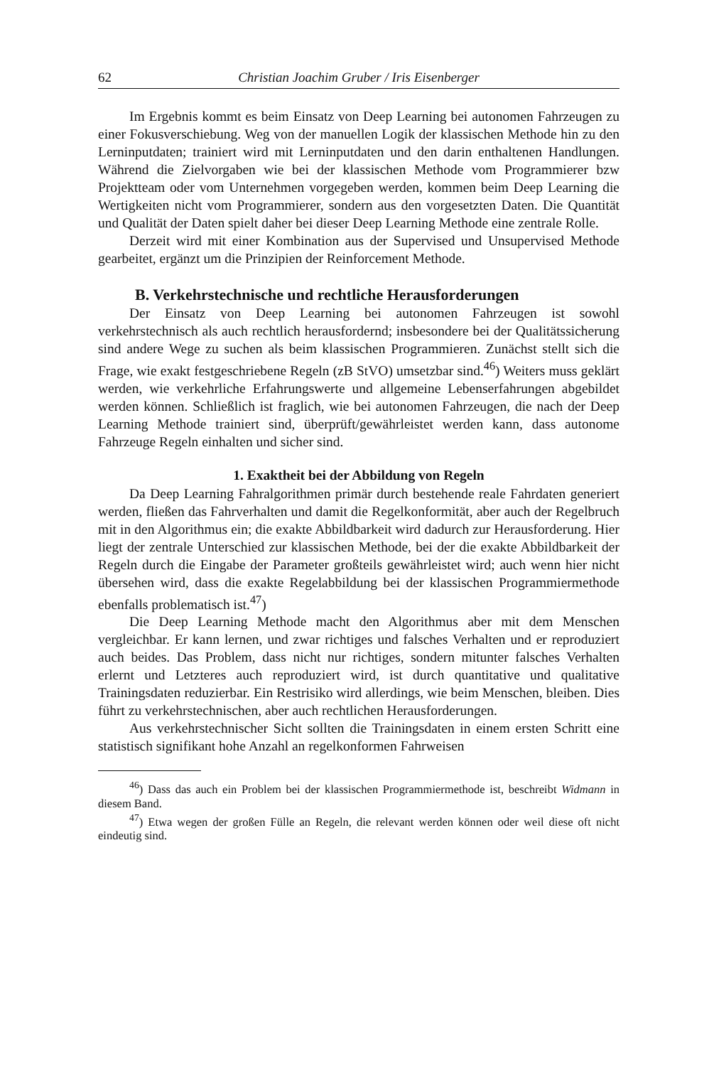62 Christian Joachim Gruber / Iris Eisenberger
Im Ergebnis kommt es beim Einsatz von Deep Learning bei autonomen Fahrzeugen zu einer Fokusverschiebung. Weg von der manuellen Logik der klassischen Methode hin zu den Lerninputdaten; trainiert wird mit Lerninputdaten und den darin enthaltenen Handlungen. Während die Zielvorgaben wie bei der klassischen Methode vom Programmierer bzw Projektteam oder vom Unternehmen vorgegeben werden, kommen beim Deep Learning die Wertigkeiten nicht vom Programmierer, sondern aus den vorgesetzten Daten. Die Quantität und Qualität der Daten spielt daher bei dieser Deep Learning Methode eine zentrale Rolle.
Derzeit wird mit einer Kombination aus der Supervised und Unsupervised Methode gearbeitet, ergänzt um die Prinzipien der Reinforcement Methode.
B. Verkehrstechnische und rechtliche Herausforderungen
Der Einsatz von Deep Learning bei autonomen Fahrzeugen ist sowohl verkehrstechnisch als auch rechtlich herausfordernd; insbesondere bei der Qualitätssicherung sind andere Wege zu suchen als beim klassischen Programmieren. Zunächst stellt sich die Frage, wie exakt festgeschriebene Regeln (zB StVO) umsetzbar sind.<sup>46</sup>) Weiters muss geklärt werden, wie verkehrliche Erfahrungswerte und allgemeine Lebenserfahrungen abgebildet werden können. Schließlich ist fraglich, wie bei autonomen Fahrzeugen, die nach der Deep Learning Methode trainiert sind, überprüft/gewährleistet werden kann, dass autonome Fahrzeuge Regeln einhalten und sicher sind.
1. Exaktheit bei der Abbildung von Regeln
Da Deep Learning Fahralgorithmen primär durch bestehende reale Fahrdaten generiert werden, fließen das Fahrverhalten und damit die Regelkonformität, aber auch der Regelbruch mit in den Algorithmus ein; die exakte Abbildbarkeit wird dadurch zur Herausforderung. Hier liegt der zentrale Unterschied zur klassischen Methode, bei der die exakte Abbildbarkeit der Regeln durch die Eingabe der Parameter großteils gewährleistet wird; auch wenn hier nicht übersehen wird, dass die exakte Regelabbildung bei der klassischen Programmiermethode ebenfalls problematisch ist.<sup>47</sup>)
Die Deep Learning Methode macht den Algorithmus aber mit dem Menschen vergleichbar. Er kann lernen, und zwar richtiges und falsches Verhalten und er reproduziert auch beides. Das Problem, dass nicht nur richtiges, sondern mitunter falsches Verhalten erlernt und Letzteres auch reproduziert wird, ist durch quantitative und qualitative Trainingsdaten reduzierbar. Ein Restrisiko wird allerdings, wie beim Menschen, bleiben. Dies führt zu verkehrstechnischen, aber auch rechtlichen Herausforderungen.
Aus verkehrstechnischer Sicht sollten die Trainingsdaten in einem ersten Schritt eine statistisch signifikant hohe Anzahl an regelkonformen Fahrweisen
<sup>46</sup>) Dass das auch ein Problem bei der klassischen Programmiermethode ist, beschreibt Widmann in diesem Band.
<sup>47</sup>) Etwa wegen der großen Fülle an Regeln, die relevant werden können oder weil diese oft nicht eindeutig sind.